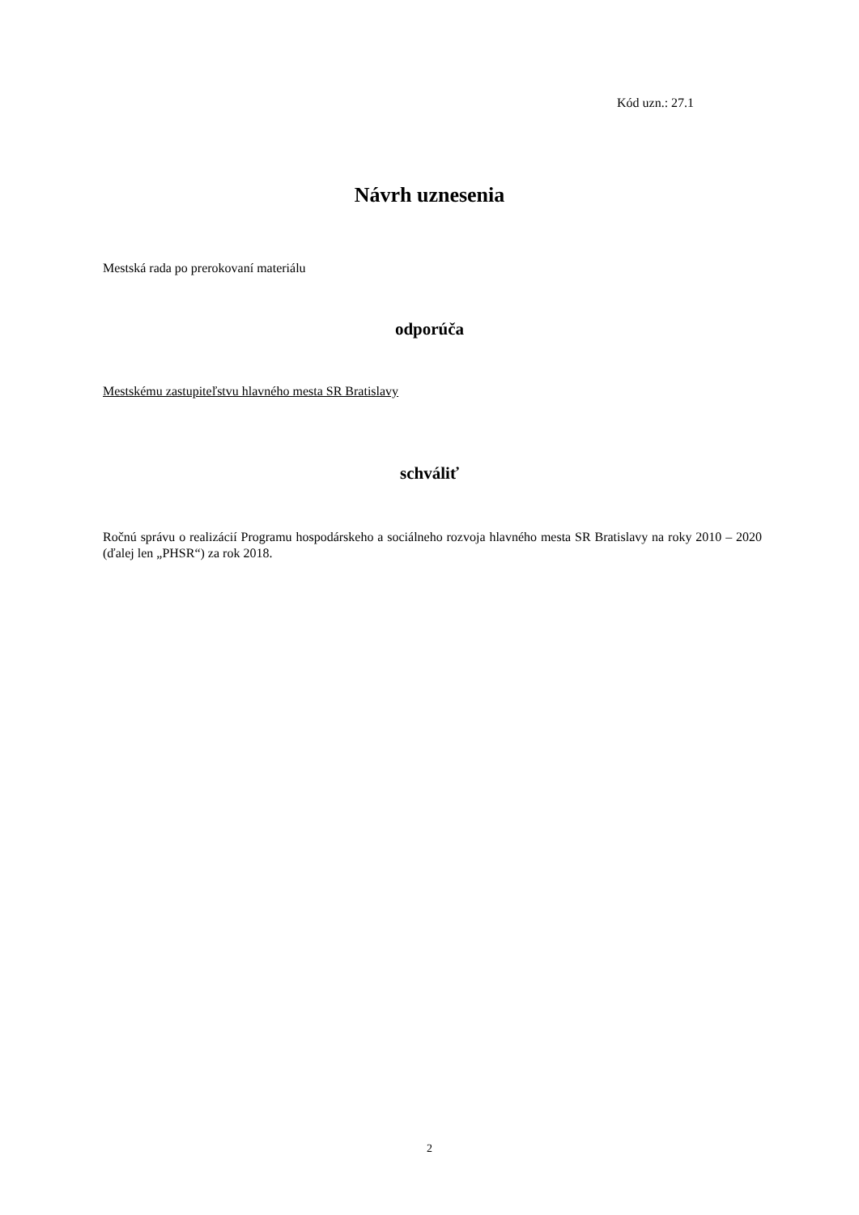Kód uzn.: 27.1
Návrh uznesenia
Mestská rada po prerokovaní materiálu
odporúča
Mestskému zastupiteľstvu hlavného mesta SR Bratislavy
schváliť
Ročnú správu o realizácií Programu hospodárskeho a sociálneho rozvoja hlavného mesta SR Bratislavy na roky 2010 – 2020 (ďalej len „PHSR“) za rok 2018.
2